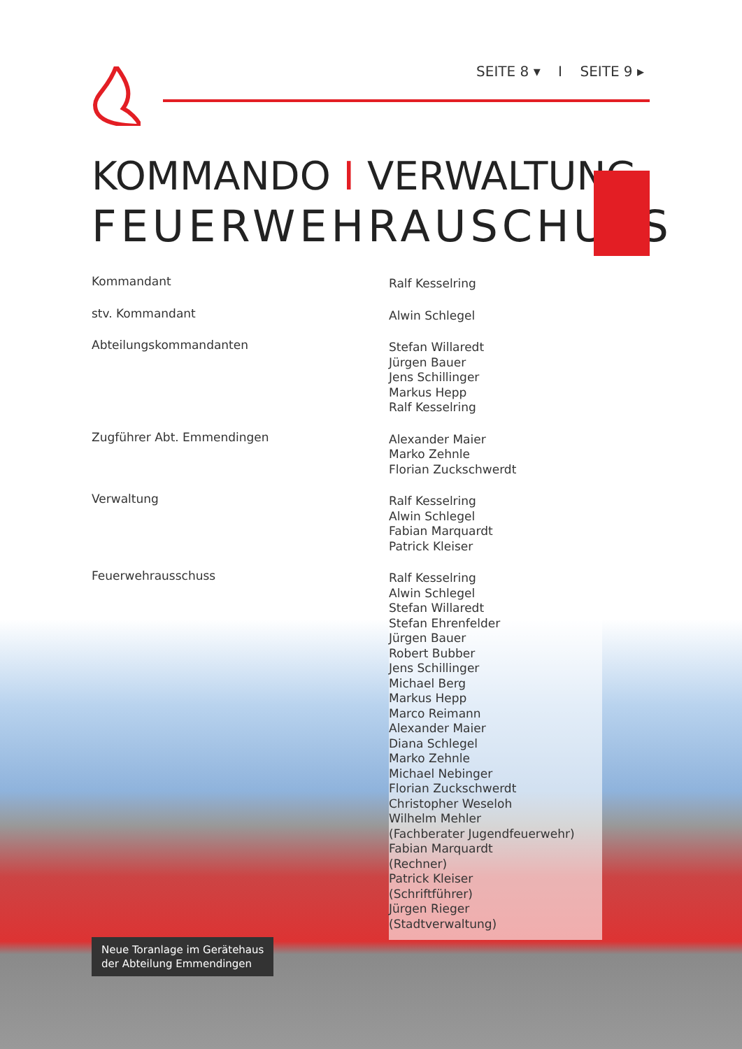SEITE 8 ▾ I SEITE 9 ▸
KOMMANDO I VERWALTUNG
FEUERWEHRAUSCHUSS
Kommandant
Ralf Kesselring
stv. Kommandant
Alwin Schlegel
Abteilungskommandanten
Stefan Willaredt
Jürgen Bauer
Jens Schillinger
Markus Hepp
Ralf Kesselring
Zugführer Abt. Emmendingen
Alexander Maier
Marko Zehnle
Florian Zuckschwerdt
Verwaltung
Ralf Kesselring
Alwin Schlegel
Fabian Marquardt
Patrick Kleiser
Feuerwehrausschuss
Ralf Kesselring
Alwin Schlegel
Stefan Willaredt
Stefan Ehrenfelder
Jürgen Bauer
Robert Bubber
Jens Schillinger
Michael Berg
Markus Hepp
Marco Reimann
Alexander Maier
Diana Schlegel
Marko Zehnle
Michael Nebinger
Florian Zuckschwerdt
Christopher Weseloh
Wilhelm Mehler
(Fachberater Jugendfeuerwehr)
Fabian Marquardt
(Rechner)
Patrick Kleiser
(Schriftführer)
Jürgen Rieger
(Stadtverwaltung)
Neue Toranlage im Gerätehaus
der Abteilung Emmendingen